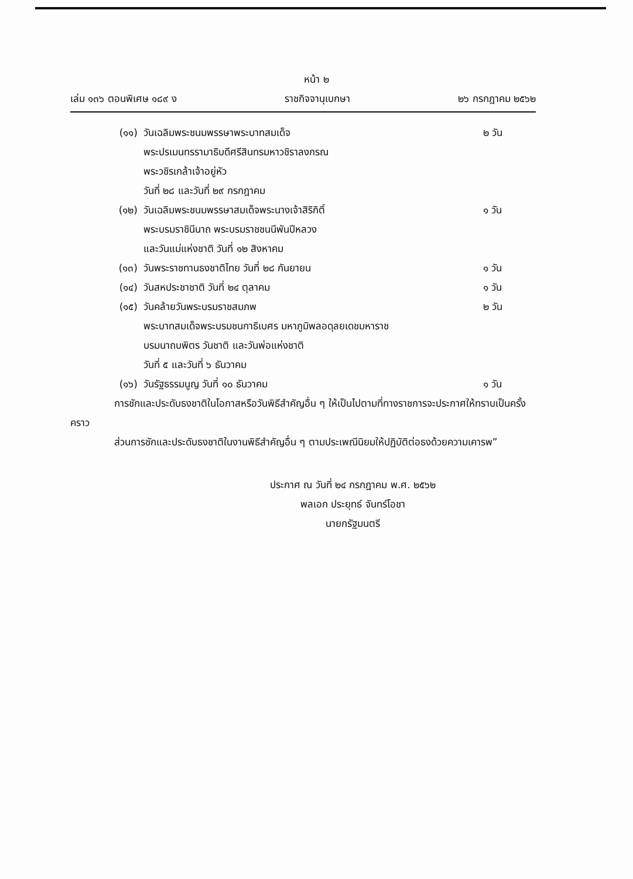หน้า ๒
เล่ม ๑๓๖ ตอนพิเศษ ๑๘๙ ง ราชกิจจานุเบกษา ๒๖ กรกฎาคม ๒๕๖๒
(๑๑) วันเฉลิมพระชนมพรรษาพระบาทสมเด็จ
พระปรเมนทรรามาธิบดีศรีสินทรมหาวชิราลงกรณ
พระวชิรเกล้าเจ้าอยู่หัว
วันที่ ๒๘ และวันที่ ๒๙ กรกฎาคม ๒ วัน
(๑๒) วันเฉลิมพระชนมพรรษาสมเด็จพระนางเจ้าสิริกิติ์
พระบรมราชินีนาถ พระบรมราชชนนีพันปีหลวง
และวันแม่แห่งชาติ วันที่ ๑๒ สิงหาคม ๑ วัน
(๑๓) วันพระราชทานธงชาติไทย วันที่ ๒๘ กันยายน ๑ วัน
(๑๔) วันสหประชาชาติ วันที่ ๒๔ ตุลาคม ๑ วัน
(๑๕) วันคล้ายวันพระบรมราชสมภพ
พระบาทสมเด็จพระบรมชนกาธิเบศร มหาภูมิพลอดุลยเดชมหาราช
บรมนาถบพิตร วันชาติ และวันพ่อแห่งชาติ
วันที่ ๕ และวันที่ ๖ ธันวาคม ๒ วัน
(๑๖) วันรัฐธรรมนูญ วันที่ ๑๐ ธันวาคม ๑ วัน
การชักและประดับธงชาติในโอกาสหรือวันพิธีสำคัญอื่น ๆ ให้เป็นไปตามที่ทางราชการจะประกาศให้ทราบเป็นครั้งคราว
ส่วนการชักและประดับธงชาติในงานพิธีสำคัญอื่น ๆ ตามประเพณีนิยมให้ปฏิบัติต่อธงด้วยความเคารพ”
ประกาศ ณ วันที่ ๒๔ กรกฎาคม พ.ศ. ๒๕๖๒
พลเอก ประยุทธ์ จันทร์โอชา
นายกรัฐมนตรี